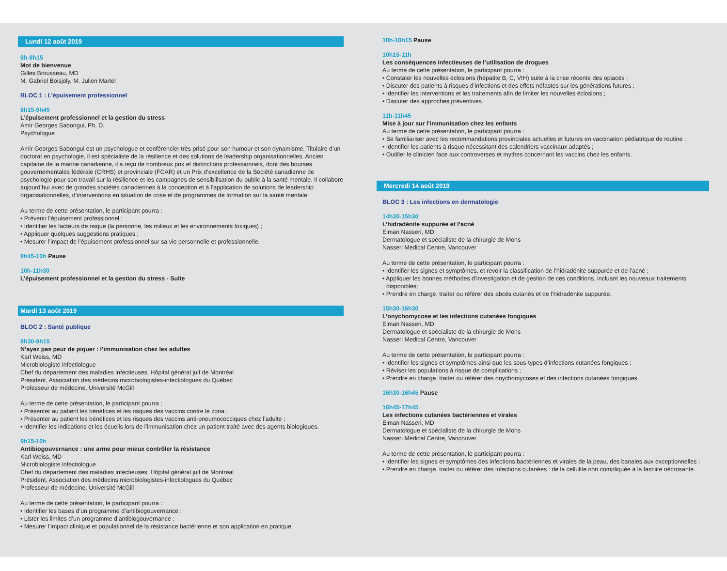Lundi 12 août 2019
8h-8h15
Mot de bienvenue
Gilles Brousseau, MD
M. Gabriel Boisjoly, M. Julien Martel
BLOC 1 : L’épuisement professionnel
8h15-9h45
L’épuisement professionnel et la gestion du stress
Amir Georges Sabongui, Ph. D.
Psychologue
Amir Georges Sabongui est un psychologue et conférencier très prisé pour son humour et son dynamisme. Titulaire d’un doctorat en psychologie, il est spécialiste de la résilience et des solutions de leadership organisationnelles. Ancien capitaine de la marine canadienne, il a reçu de nombreux prix et distinctions professionnels, dont des bourses gouvernementales fédérale (CRHS) et provinciale (FCAR) et un Prix d’excellence de la Société canadienne de psychologie pour son travail sur la résilience et les campagnes de sensibilisation du public à la santé mentale. Il collabore aujourd’hui avec de grandes sociétés canadiennes à la conception et à l’application de solutions de leadership organisationnelles, d’interventions en situation de crise et de programmes de formation sur la santé mentale.
Au terme de cette présentation, le participant pourra :
• Prévenir l’épuisement professionnel ;
• Identifier les facteurs de risque (la personne, les milieux et les environnements toxiques) ;
• Appliquer quelques suggestions pratiques ;
• Mesurer l’impact de l’épuisement professionnel sur sa vie personnelle et professionnelle.
9h45-10h Pause
10h-11h30
L’épuisement professionnel et la gestion du stress - Suite
Mardi 13 août 2019
BLOC 2 : Santé publique
8h30-9h15
N’ayez pas peur de piquer : l’immunisation chez les adultes
Karl Weiss, MD
Microbiologiste infectiologue
Chef du département des maladies infectieuses, Hôpital général juif de Montréal
Président, Association des médecins microbiologistes-infectiologues du Québec
Professeur de médecine, Université McGill
Au terme de cette présentation, le participant pourra :
• Présenter au patient les bénéfices et les risques des vaccins contre le zona ;
• Présenter au patient les bénéfices et les risques des vaccins anti-pneumococciques chez l’adulte ;
• Identifier les indications et les écueils lors de l’immunisation chez un patient traité avec des agents biologiques.
9h15-10h
Antibiogouvernance : une arme pour mieux contrôler la résistance
Karl Weiss, MD
Microbiologiste infectiologue
Chef du département des maladies infectieuses, Hôpital général juif de Montréal
Président, Association des médecins microbiologistes-infectiologues du Québec
Professeur de médecine, Université McGill
Au terme de cette présentation, le participant pourra :
• Identifier les bases d’un programme d’antibiogouvernance ;
• Lister les limites d’un programme d’antibiogouvernance ;
• Mesurer l’impact clinique et populationnel de la résistance bactérienne et son application en pratique.
10h-10h15 Pause
10h15-11h
Les conséquences infectieuses de l’utilisation de drogues
Au terme de cette présentation, le participant pourra :
• Constater les nouvelles éclosions (hépatite B, C, VIH) suite à la crise récente des opiacés ;
• Discuter des patients à risques d’infections et des effets néfastes sur les générations futures ;
• Identifier les interventions et les traitements afin de limiter les nouvelles éclosions ;
• Discuter des approches préventives.
11h-11h45
Mise à jour sur l’immunisation chez les enfants
Au terme de cette présentation, le participant pourra :
• Se familiariser avec les recommandations provinciales actuelles et futures en vaccination pédiatrique de routine ;
• Identifier les patients à risque nécessitant des calendriers vaccinaux adaptés ;
• Outiller le clinicien face aux controverses et mythes concernant les vaccins chez les enfants.
Mercredi 14 août 2019
BLOC 3 : Les infections en dermatologie
14h30-15h30
L’hidradénite suppurée et l’acné
Eiman Nasseri, MD
Dermatologue et spécialiste de la chirurgie de Mohs
Nasseri Medical Centre, Vancouver
Au terme de cette présentation, le participant pourra :
• Identifier les signes et symptômes, et revoir la classification de l’hidradénite suppurée et de l’acné ;
• Appliquer les bonnes méthodes d’investigation et de gestion de ces conditions, incluant les nouveaux traitements disponibles;
• Prendre en charge, traiter ou référer des abcès cutanés et de l’hidradénite suppurée.
15h30-16h30
L’onychomycose et les infections cutanées fongiques
Eiman Nasseri, MD
Dermatologue et spécialiste de la chirurgie de Mohs
Nasseri Medical Centre, Vancouver
Au terme de cette présentation, le participant pourra :
• Identifier les signes et symptômes ainsi que les sous-types d’infections cutanées fongiques ;
• Réviser les populations à risque de complications ;
• Prendre en charge, traiter ou référer des onychomycoses et des infections cutanées fongiques.
16h30-16h45 Pause
16h45-17h45
Les infections cutanées bactériennes et virales
Eiman Nasseri, MD
Dermatologue et spécialiste de la chirurgie de Mohs
Nasseri Medical Centre, Vancouver
Au terme de cette présentation, le participant pourra :
• Identifier les signes et symptômes des infections bactériennes et virales de la peau, des banales aux exceptionnelles ;
• Prendre en charge, traiter ou référer des infections cutanées : de la cellulite non compliquée à la fasciite nécrosante.